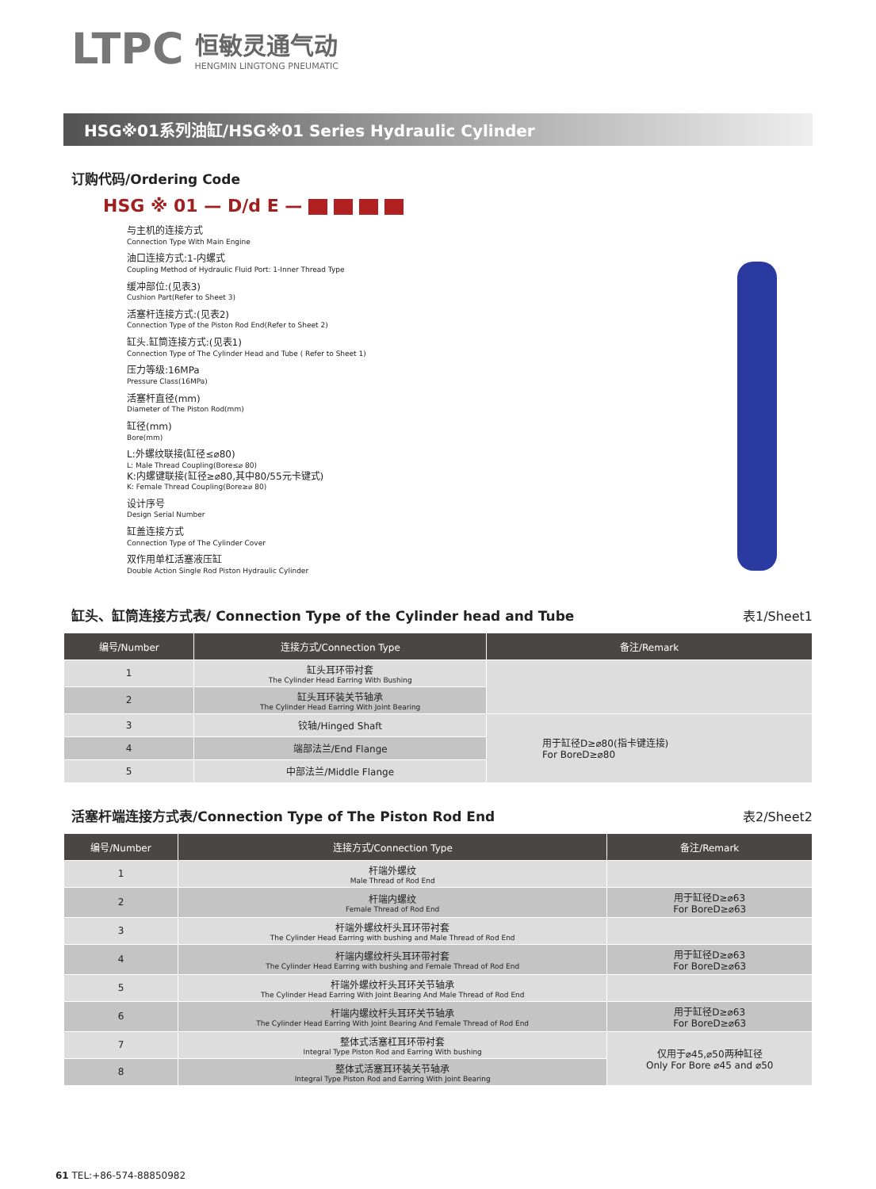LTPC
恒敏灵通气动
HENGMIN LINGTONG PNEUMATIC
HSG※01系列油缸/HSG※01 Series Hydraulic Cylinder
订购代码/Ordering Code
HSG ※ 01 — D/d E —
与主机的连接方式
Connection Type With Main Engine
油口连接方式:1-内螺式
Coupling Method of Hydraulic Fluid Port: 1-Inner Thread Type
缓冲部位:(见表3)
Cushion Part(Refer to Sheet 3)
活塞杆连接方式:(见表2)
Connection Type of the Piston Rod End(Refer to Sheet 2)
缸头.缸筒连接方式:(见表1)
Connection Type of The Cylinder Head and Tube ( Refer to Sheet 1)
压力等级:16MPa
Pressure Class(16MPa)
活塞杆直径(mm)
Diameter of The Piston Rod(mm)
缸径(mm)
Bore(mm)
L:外螺纹联接(缸径≤⌀80)
L: Male Thread Coupling(Bore≤⌀ 80)
K:内螺键联接(缸径≥⌀80,其中80/55元卡键式)
K: Female Thread Coupling(Bore≥⌀ 80)
设计序号
Design Serial Number
缸盖连接方式
Connection Type of The Cylinder Cover
双作用单杠活塞液压缸
Double Action Single Rod Piston Hydraulic Cylinder
缸头、缸筒连接方式表/ Connection Type of the Cylinder head and Tube
表1/Sheet1
| 编号/Number | 连接方式/Connection Type | 备注/Remark |
| --- | --- | --- |
| 1 | 缸头耳环带衬套 The Cylinder Head Earring With Bushing | |
| 2 | 缸头耳环装关节轴承 The Cylinder Head Earring With Joint Bearing | |
| 3 | 铰轴/Hinged Shaft | 用于缸径D≥⌀80(指卡键连接) For BoreD≥⌀80 |
| 4 | 端部法兰/End Flange | |
| 5 | 中部法兰/Middle Flange | |
活塞杆端连接方式表/Connection Type of The Piston Rod End
表2/Sheet2
| 编号/Number | 连接方式/Connection Type | 备注/Remark |
| --- | --- | --- |
| 1 | 杆端外螺纹 Male Thread of Rod End | |
| 2 | 杆端内螺纹 Female Thread of Rod End | 用于缸径D≥⌀63 For BoreD≥⌀63 |
| 3 | 杆端外螺纹杆头耳环带衬套 The Cylinder Head Earring with bushing and Male Thread of Rod End | |
| 4 | 杆端内螺纹杆头耳环带衬套 The Cylinder Head Earring with bushing and Female Thread of Rod End | 用于缸径D≥⌀63 For BoreD≥⌀63 |
| 5 | 杆端外螺纹杆头耳环关节轴承 The Cylinder Head Earring With Joint Bearing And Male Thread of Rod End | |
| 6 | 杆端内螺纹杆头耳环关节轴承 The Cylinder Head Earring With Joint Bearing And Female Thread of Rod End | 用于缸径D≥⌀63 For BoreD≥⌀63 |
| 7 | 整体式活塞杠耳环带衬套 Integral Type Piston Rod and Earring With bushing | 仅用于⌀45,⌀50两种缸径 Only For Bore ⌀45 and ⌀50 |
| 8 | 整体式活塞耳环装关节轴承 Integral Type Piston Rod and Earring With Joint Bearing | |
61 TEL:+86-574-88850982